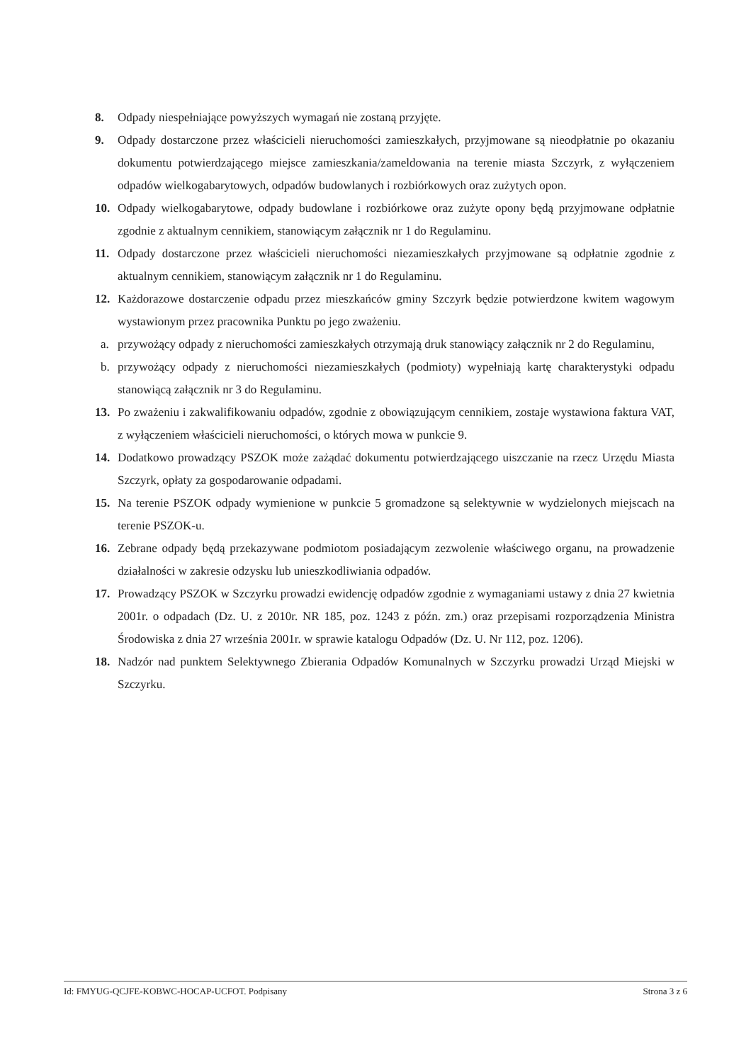8. Odpady niespełniające powyższych wymagań nie zostaną przyjęte.
9. Odpady dostarczone przez właścicieli nieruchomości zamieszkałych, przyjmowane są nieodpłatnie po okazaniu dokumentu potwierdzającego miejsce zamieszkania/zameldowania na terenie miasta Szczyrk, z wyłączeniem odpadów wielkogabarytowych, odpadów budowlanych i rozbiórkowych oraz zużytych opon.
10. Odpady wielkogabarytowe, odpady budowlane i rozbiórkowe oraz zużyte opony będą przyjmowane odpłatnie zgodnie z aktualnym cennikiem, stanowiącym załącznik nr 1 do Regulaminu.
11. Odpady dostarczone przez właścicieli nieruchomości niezamieszkałych przyjmowane są odpłatnie zgodnie z aktualnym cennikiem, stanowiącym załącznik nr 1 do Regulaminu.
12. Każdorazowe dostarczenie odpadu przez mieszkańców gminy Szczyrk będzie potwierdzone kwitem wagowym wystawionym przez pracownika Punktu po jego zważeniu.
a. przywożący odpady z nieruchomości zamieszkałych otrzymają druk stanowiący załącznik nr 2 do Regulaminu,
b. przywożący odpady z nieruchomości niezamieszkałych (podmioty) wypełniają kartę charakterystyki odpadu stanowiącą załącznik nr 3 do Regulaminu.
13. Po zważeniu i zakwalifikowaniu odpadów, zgodnie z obowiązującym cennikiem, zostaje wystawiona faktura VAT, z wyłączeniem właścicieli nieruchomości, o których mowa w punkcie 9.
14. Dodatkowo prowadzący PSZOK może zażądać dokumentu potwierdzającego uiszczanie na rzecz Urzędu Miasta Szczyrk, opłaty za gospodarowanie odpadami.
15. Na terenie PSZOK odpady wymienione w punkcie 5 gromadzone są selektywnie w wydzielonych miejscach na terenie PSZOK-u.
16. Zebrane odpady będą przekazywane podmiotom posiadającym zezwolenie właściwego organu, na prowadzenie działalności w zakresie odzysku lub unieszkodliwiania odpadów.
17. Prowadzący PSZOK w Szczyrku prowadzi ewidencję odpadów zgodnie z wymaganiami ustawy z dnia 27 kwietnia 2001r. o odpadach (Dz. U. z 2010r. NR 185, poz. 1243 z późn. zm.) oraz przepisami rozporządzenia Ministra Środowiska z dnia 27 września 2001r. w sprawie katalogu Odpadów (Dz. U. Nr 112, poz. 1206).
18. Nadzór nad punktem Selektywnego Zbierania Odpadów Komunalnych w Szczyrku prowadzi Urząd Miejski w Szczyrku.
Id: FMYUG-QCJFE-KOBWC-HOCAP-UCFOT. Podpisany Strona 3 z 6